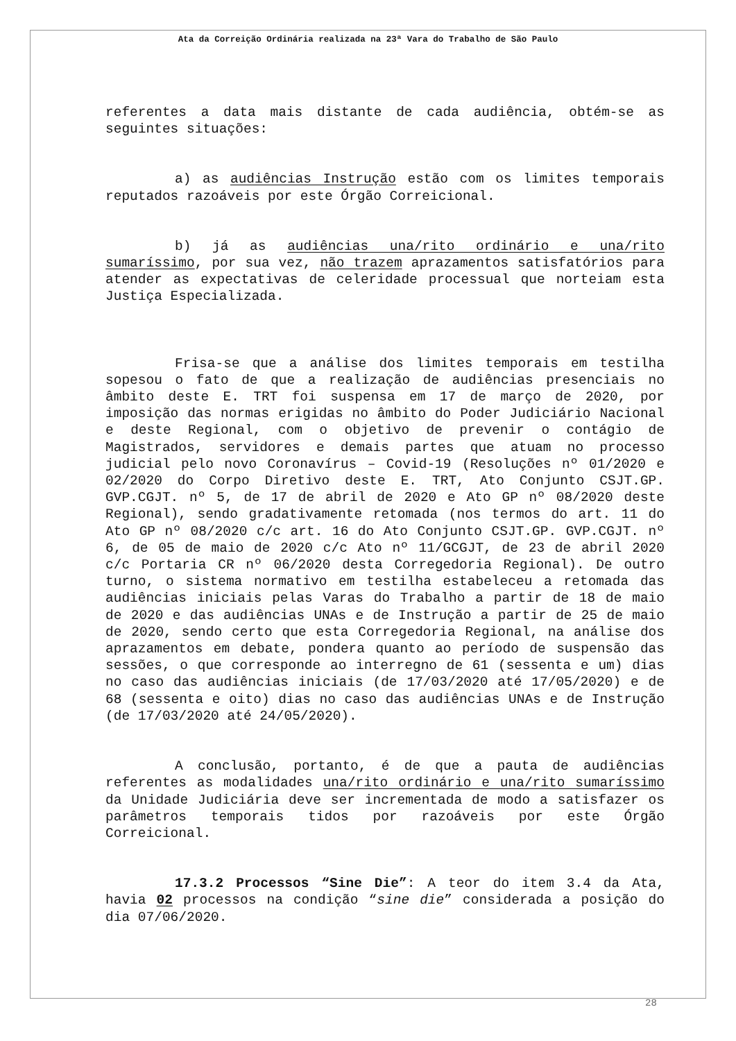Ata da Correição Ordinária realizada na 23ª Vara do Trabalho de São Paulo
referentes a data mais distante de cada audiência, obtém-se as seguintes situações:
a) as audiências Instrução estão com os limites temporais reputados razoáveis por este Órgão Correicional.
b) já as audiências una/rito ordinário e una/rito sumaríssimo, por sua vez, não trazem aprazamentos satisfatórios para atender as expectativas de celeridade processual que norteiam esta Justiça Especializada.
Frisa-se que a análise dos limites temporais em testilha sopesou o fato de que a realização de audiências presenciais no âmbito deste E. TRT foi suspensa em 17 de março de 2020, por imposição das normas erigidas no âmbito do Poder Judiciário Nacional e deste Regional, com o objetivo de prevenir o contágio de Magistrados, servidores e demais partes que atuam no processo judicial pelo novo Coronavírus – Covid-19 (Resoluções nº 01/2020 e 02/2020 do Corpo Diretivo deste E. TRT, Ato Conjunto CSJT.GP. GVP.CGJT. nº 5, de 17 de abril de 2020 e Ato GP nº 08/2020 deste Regional), sendo gradativamente retomada (nos termos do art. 11 do Ato GP nº 08/2020 c/c art. 16 do Ato Conjunto CSJT.GP. GVP.CGJT. nº 6, de 05 de maio de 2020 c/c Ato nº 11/GCGJT, de 23 de abril 2020 c/c Portaria CR nº 06/2020 desta Corregedoria Regional). De outro turno, o sistema normativo em testilha estabeleceu a retomada das audiências iniciais pelas Varas do Trabalho a partir de 18 de maio de 2020 e das audiências UNAs e de Instrução a partir de 25 de maio de 2020, sendo certo que esta Corregedoria Regional, na análise dos aprazamentos em debate, pondera quanto ao período de suspensão das sessões, o que corresponde ao interregno de 61 (sessenta e um) dias no caso das audiências iniciais (de 17/03/2020 até 17/05/2020) e de 68 (sessenta e oito) dias no caso das audiências UNAs e de Instrução (de 17/03/2020 até 24/05/2020).
A conclusão, portanto, é de que a pauta de audiências referentes as modalidades una/rito ordinário e una/rito sumaríssimo da Unidade Judiciária deve ser incrementada de modo a satisfazer os parâmetros temporais tidos por razoáveis por este Órgão Correicional.
17.3.2 Processos “Sine Die”: A teor do item 3.4 da Ata, havia 02 processos na condição “sine die” considerada a posição do dia 07/06/2020.
28